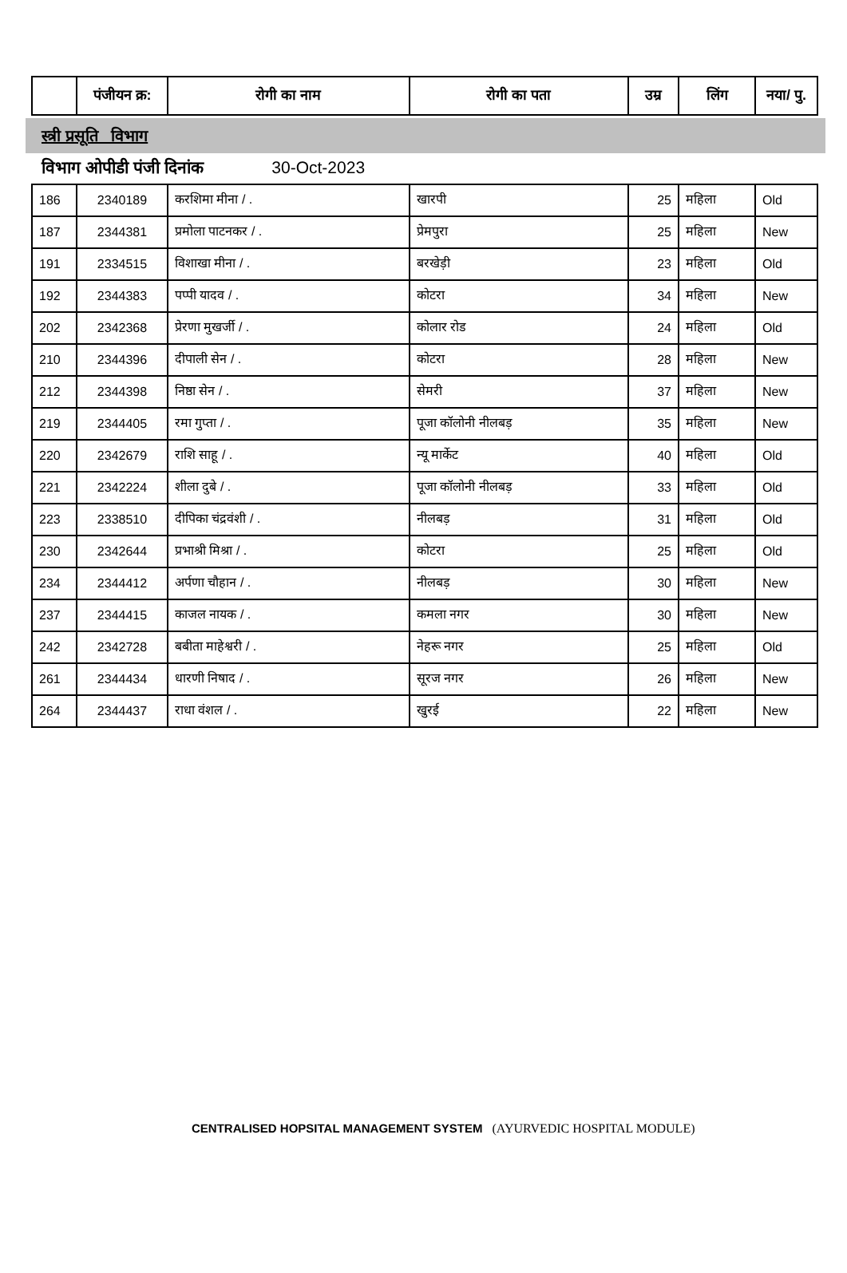| | पंजीयन क्र: | रोगी का नाम | रोगी का पता | उम्र | लिंग | नया/ पु. |
| --- | --- | --- | --- | --- | --- | --- |
स्त्री प्रसूति विभाग
विभाग ओपीडी पंजी दिनांक 30-Oct-2023
| 186 | 2340189 | करशिमा मीना / . | खारपी | 25 | महिला | Old |
| 187 | 2344381 | प्रमोला पाटनकर / . | प्रेमपुरा | 25 | महिला | New |
| 191 | 2334515 | विशाखा मीना / . | बरखेड़ी | 23 | महिला | Old |
| 192 | 2344383 | पप्पी यादव / . | कोटरा | 34 | महिला | New |
| 202 | 2342368 | प्रेरणा मुखर्जी / . | कोलार रोड | 24 | महिला | Old |
| 210 | 2344396 | दीपाली सेन / . | कोटरा | 28 | महिला | New |
| 212 | 2344398 | निष्ठा सेन / . | सेमरी | 37 | महिला | New |
| 219 | 2344405 | रमा गुप्ता / . | पूजा कॉलोनी नीलबड़ | 35 | महिला | New |
| 220 | 2342679 | राशि साहू / . | न्यू मार्केट | 40 | महिला | Old |
| 221 | 2342224 | शीला दुबे / . | पूजा कॉलोनी नीलबड़ | 33 | महिला | Old |
| 223 | 2338510 | दीपिका चंद्रवंशी / . | नीलबड़ | 31 | महिला | Old |
| 230 | 2342644 | प्रभाश्री मिश्रा / . | कोटरा | 25 | महिला | Old |
| 234 | 2344412 | अर्पणा चौहान / . | नीलबड़ | 30 | महिला | New |
| 237 | 2344415 | काजल नायक / . | कमला नगर | 30 | महिला | New |
| 242 | 2342728 | बबीता माहेश्वरी / . | नेहरू नगर | 25 | महिला | Old |
| 261 | 2344434 | धारणी निषाद / . | सूरज नगर | 26 | महिला | New |
| 264 | 2344437 | राधा वंशल / . | खुरई | 22 | महिला | New |
CENTRALISED HOPSITAL MANAGEMENT SYSTEM (AYURVEDIC HOSPITAL MODULE)